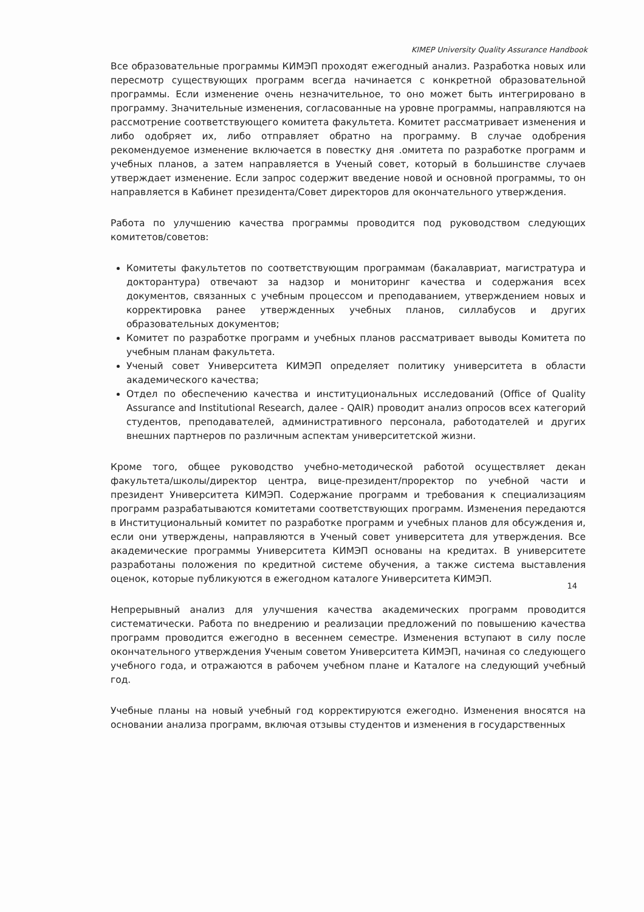KIMEP University Quality Assurance Handbook
Все образовательные программы КИМЭП проходят ежегодный анализ. Разработка новых или пересмотр существующих программ всегда начинается с конкретной образовательной программы. Если изменение очень незначительное, то оно может быть интегрировано в программу. Значительные изменения, согласованные на уровне программы, направляются на рассмотрение соответствующего комитета факультета. Комитет рассматривает изменения и либо одобряет их, либо отправляет обратно на программу. В случае одобрения рекомендуемое изменение включается в повестку дня .омитета по разработке программ и учебных планов, а затем направляется в Ученый совет, который в большинстве случаев утверждает изменение. Если запрос содержит введение новой и основной программы, то он направляется в Кабинет президента/Совет директоров для окончательного утверждения.
Работа по улучшению качества программы проводится под руководством следующих комитетов/советов:
Комитеты факультетов по соответствующим программам (бакалавриат, магистратура и докторантура) отвечают за надзор и мониторинг качества и содержания всех документов, связанных с учебным процессом и преподаванием, утверждением новых и корректировка ранее утвержденных учебных планов, силлабусов и других образовательных документов;
Комитет по разработке программ и учебных планов рассматривает выводы Комитета по учебным планам факультета.
Ученый совет Университета КИМЭП определяет политику университета в области академического качества;
Отдел по обеспечению качества и институциональных исследований (Office of Quality Assurance and Institutional Research, далее - QAIR) проводит анализ опросов всех категорий студентов, преподавателей, административного персонала, работодателей и других внешних партнеров по различным аспектам университетской жизни.
Кроме того, общее руководство учебно-методической работой осуществляет декан факультета/школы/директор центра, вице-президент/проректор по учебной части и президент Университета КИМЭП. Содержание программ и требования к специализациям программ разрабатываются комитетами соответствующих программ. Изменения передаются в Институциональный комитет по разработке программ и учебных планов для обсуждения и, если они утверждены, направляются в Ученый совет университета для утверждения. Все академические программы Университета КИМЭП основаны на кредитах. В университете разработаны положения по кредитной системе обучения, а также система выставления оценок, которые публикуются в ежегодном каталоге Университета КИМЭП.
Непрерывный анализ для улучшения качества академических программ проводится систематически. Работа по внедрению и реализации предложений по повышению качества программ проводится ежегодно в весеннем семестре. Изменения вступают в силу после окончательного утверждения Ученым советом Университета КИМЭП, начиная со следующего учебного года, и отражаются в рабочем учебном плане и Каталоге на следующий учебный год.
Учебные планы на новый учебный год корректируются ежегодно. Изменения вносятся на основании анализа программ, включая отзывы студентов и изменения в государственных
14